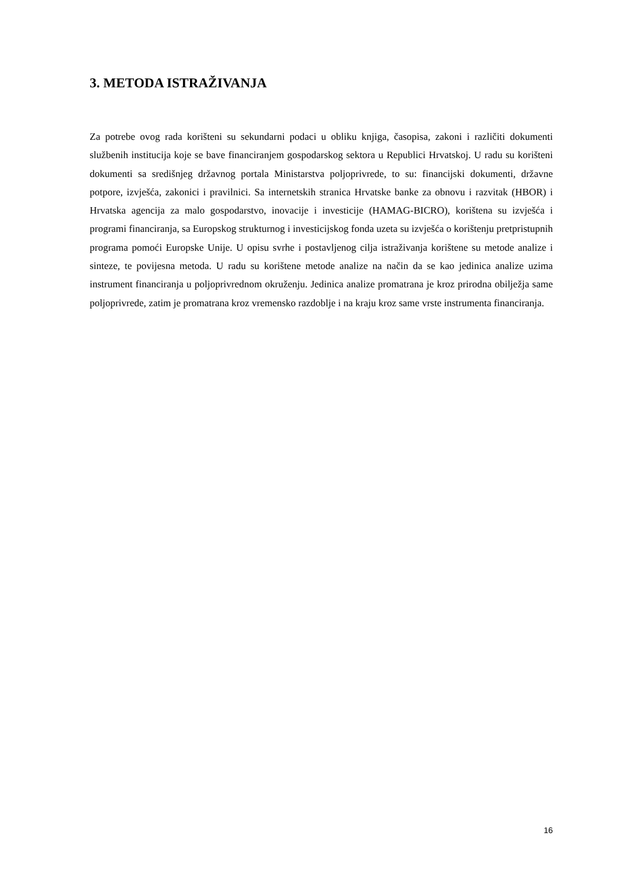3. METODA ISTRAŽIVANJA
Za potrebe ovog rada korišteni su sekundarni podaci u obliku knjiga, časopisa, zakoni i različiti dokumenti službenih institucija koje se bave financiranjem gospodarskog sektora u Republici Hrvatskoj. U radu su korišteni dokumenti sa središnjeg državnog portala Ministarstva poljoprivrede, to su: financijski dokumenti, državne potpore, izvješća, zakonici i pravilnici. Sa internetskih stranica Hrvatske banke za obnovu i razvitak (HBOR) i Hrvatska agencija za malo gospodarstvo, inovacije i investicije (HAMAG-BICRO), korištena su izvješća i programi financiranja, sa Europskog strukturnog i investicijskog fonda uzeta su izvješća o korištenju pretpristupnih programa pomoći Europske Unije. U opisu svrhe i postavljenog cilja istraživanja korištene su metode analize i sinteze, te povijesna metoda. U radu su korištene metode analize na način da se kao jedinica analize uzima instrument financiranja u poljoprivrednom okruženju. Jedinica analize promatrana je kroz prirodna obilježja same poljoprivrede, zatim je promatrana kroz vremensko razdoblje i na kraju kroz same vrste instrumenta financiranja.
16